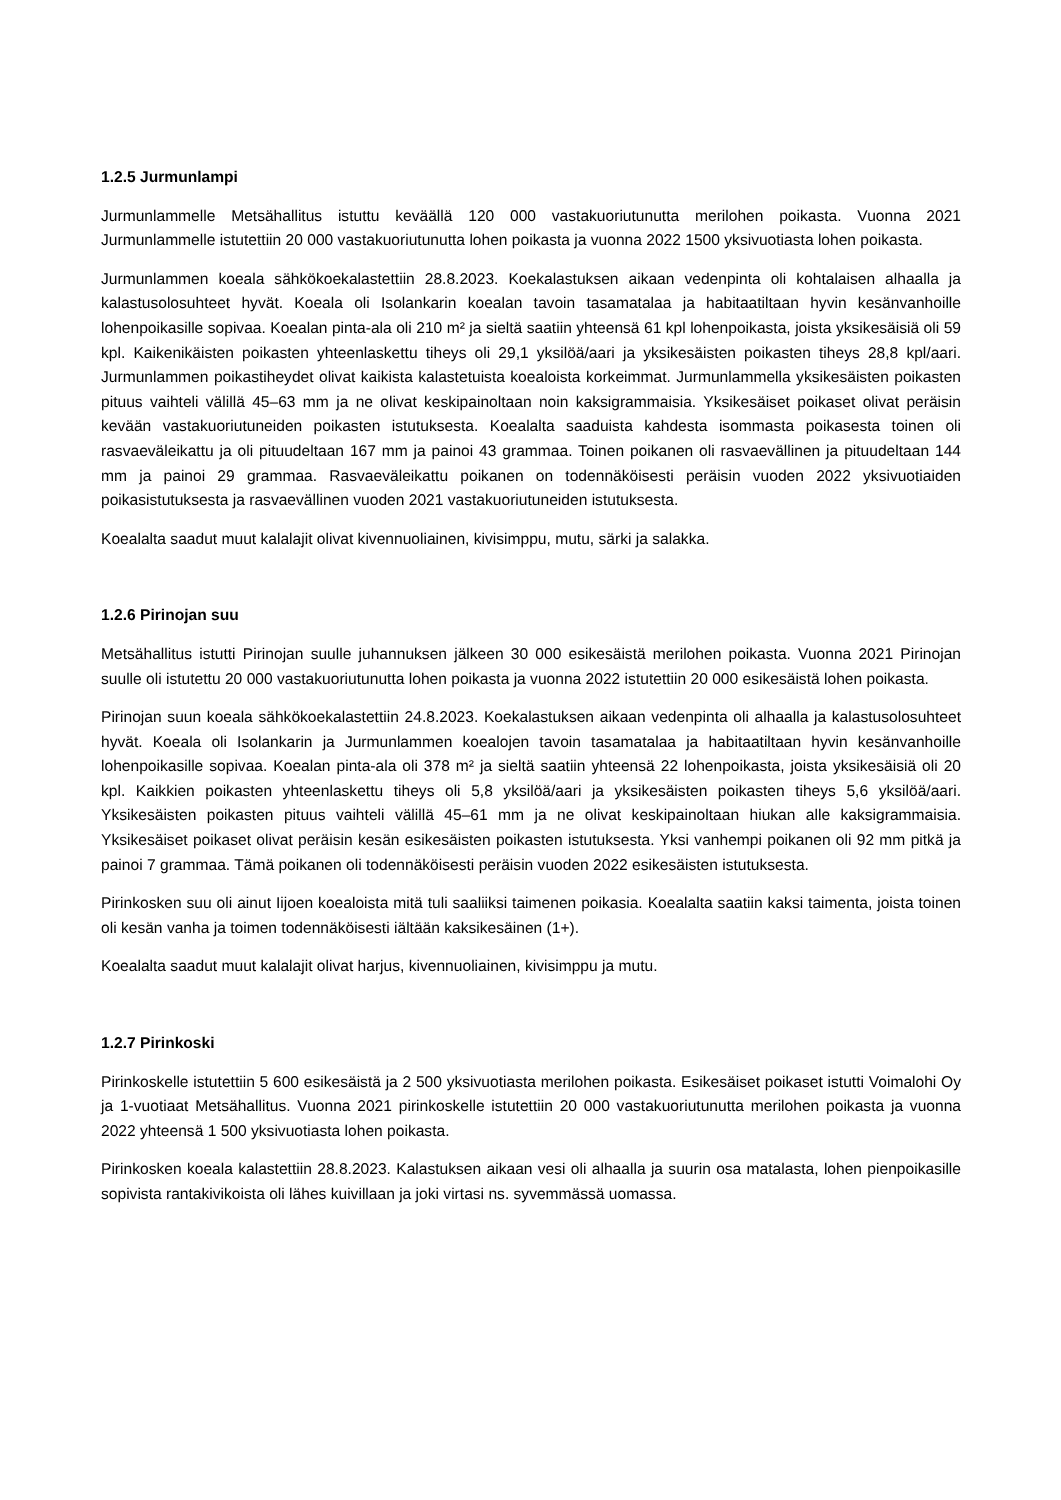1.2.5 Jurmunlampi
Jurmunlammelle Metsähallitus istuttu keväällä 120 000 vastakuoriutunutta merilohen poikasta. Vuonna 2021 Jurmunlammelle istutettiin 20 000 vastakuoriutunutta lohen poikasta ja vuonna 2022 1500 yksivuotiasta lohen poikasta.
Jurmunlammen koeala sähkökoekalastettiin 28.8.2023. Koekalastuksen aikaan vedenpinta oli kohtalaisen alhaalla ja kalastusolosuhteet hyvät. Koeala oli Isolankarin koealan tavoin tasamatalaa ja habitaatiltaan hyvin kesänvanhoille lohenpoikasille sopivaa. Koealan pinta-ala oli 210 m² ja sieltä saatiin yhteensä 61 kpl lohenpoikasta, joista yksikesäisiä oli 59 kpl. Kaikenikäisten poikasten yhteenlaskettu tiheys oli 29,1 yksilöä/aari ja yksikesäisten poikasten tiheys 28,8 kpl/aari. Jurmunlammen poikastiheydet olivat kaikista kalastetuista koealoista korkeimmat. Jurmunlammella yksikesäisten poikasten pituus vaihteli välillä 45–63 mm ja ne olivat keskipainoltaan noin kaksigrammaisia. Yksikesäiset poikaset olivat peräisin kevään vastakuoriutuneiden poikasten istutuksesta. Koealalta saaduista kahdesta isommasta poikasesta toinen oli rasvaeväleikattu ja oli pituudeltaan 167 mm ja painoi 43 grammaa. Toinen poikanen oli rasvaevällinen ja pituudeltaan 144 mm ja painoi 29 grammaa. Rasvaeväleikattu poikanen on todennäköisesti peräisin vuoden 2022 yksivuotiaiden poikasistutuksesta ja rasvaevällinen vuoden 2021 vastakuoriutuneiden istutuksesta.
Koealalta saadut muut kalalajit olivat kivennuoliainen, kivisimppu, mutu, särki ja salakka.
1.2.6 Pirinojan suu
Metsähallitus istutti Pirinojan suulle juhannuksen jälkeen 30 000 esikesäistä merilohen poikasta. Vuonna 2021 Pirinojan suulle oli istutettu 20 000 vastakuoriutunutta lohen poikasta ja vuonna 2022 istutettiin 20 000 esikesäistä lohen poikasta.
Pirinojan suun koeala sähkökoekalastettiin 24.8.2023. Koekalastuksen aikaan vedenpinta oli alhaalla ja kalastusolosuhteet hyvät. Koeala oli Isolankarin ja Jurmunlammen koealojen tavoin tasamatalaa ja habitaatiltaan hyvin kesänvanhoille lohenpoikasille sopivaa. Koealan pinta-ala oli 378 m² ja sieltä saatiin yhteensä 22 lohenpoikasta, joista yksikesäisiä oli 20 kpl. Kaikkien poikasten yhteenlaskettu tiheys oli 5,8 yksilöä/aari ja yksikesäisten poikasten tiheys 5,6 yksilöä/aari. Yksikesäisten poikasten pituus vaihteli välillä 45–61 mm ja ne olivat keskipainoltaan hiukan alle kaksigrammaisia. Yksikesäiset poikaset olivat peräisin kesän esikesäisten poikasten istutuksesta. Yksi vanhempi poikanen oli 92 mm pitkä ja painoi 7 grammaa. Tämä poikanen oli todennäköisesti peräisin vuoden 2022 esikesäisten istutuksesta.
Pirinkosken suu oli ainut Iijoen koealoista mitä tuli saaliiksi taimenen poikasia. Koealalta saatiin kaksi taimenta, joista toinen oli kesän vanha ja toimen todennäköisesti iältään kaksikesäinen (1+).
Koealalta saadut muut kalalajit olivat harjus, kivennuoliainen, kivisimppu ja mutu.
1.2.7 Pirinkoski
Pirinkoskelle istutettiin 5 600 esikesäistä ja 2 500 yksivuotiasta merilohen poikasta. Esikesäiset poikaset istutti Voimalohi Oy ja 1-vuotiaat Metsähallitus. Vuonna 2021 pirinkoskelle istutettiin 20 000 vastakuoriutunutta merilohen poikasta ja vuonna 2022 yhteensä 1 500 yksivuotiasta lohen poikasta.
Pirinkosken koeala kalastettiin 28.8.2023. Kalastuksen aikaan vesi oli alhaalla ja suurin osa matalasta, lohen pienpoikasille sopivista rantakivikoista oli lähes kuivillaan ja joki virtasi ns. syvemmässä uomassa.